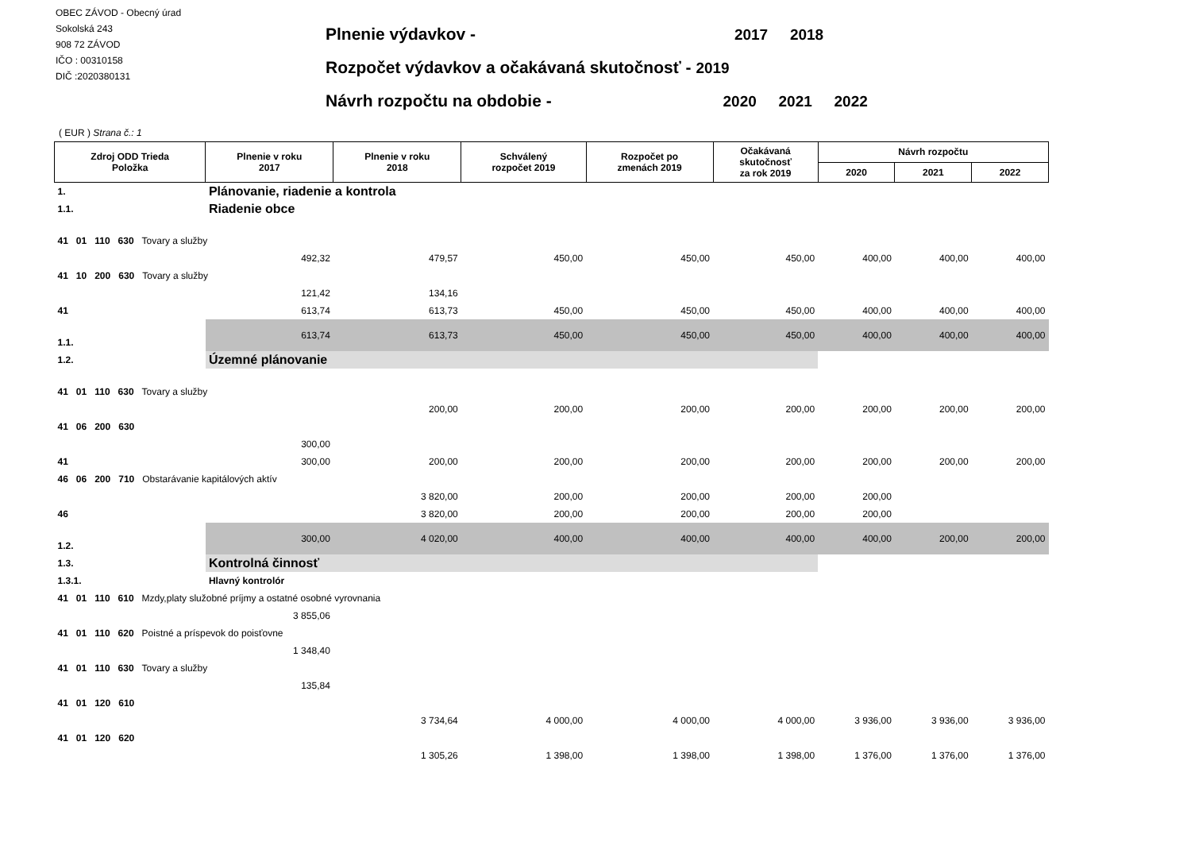OBEC ZÁVOD - Obecný úrad
Sokolská 243
908 72 ZÁVOD
IČO : 00310158
DIČ :2020380131
Plnenie výdavkov - 2017 2018
Rozpočet výdavkov a očakávaná skutočnosť - 2019
Návrh rozpočtu na obdobie - 2020 2021 2022
( EUR ) Strana č.: 1
| Zdroj ODD Trieda Položka | | Plnenie v roku 2017 | Plnenie v roku 2018 | Schválený rozpočet 2019 | Rozpočet po zmenách 2019 | Očakávaná skutočnosť za rok 2019 | Návrh rozpočtu | | |
| --- | --- | --- | --- | --- | --- | --- | --- | --- | --- |
| | | | | | | | 2020 | 2021 | 2022 |
| 1. | Plánovanie, riadenie a kontrola | | | | | | | | |
| 1.1. | Riadenie obce | | | | | | | | |
| 41 01 110 630 Tovary a služby | | | | | | | | | |
| | | 492,32 | 479,57 | 450,00 | 450,00 | 450,00 | 400,00 | 400,00 | 400,00 |
| 41 10 200 630 Tovary a služby | | | | | | | | | |
| | | 121,42 | 134,16 | | | | | | |
| 41 | | 613,74 | 613,73 | 450,00 | 450,00 | 450,00 | 400,00 | 400,00 | 400,00 |
| 1.1. | | 613,74 | 613,73 | 450,00 | 450,00 | 450,00 | 400,00 | 400,00 | 400,00 |
| 1.2. | Územné plánovanie | | | | | | | | |
| 41 01 110 630 Tovary a služby | | | | | | | | | |
| | | | 200,00 | 200,00 | 200,00 | 200,00 | 200,00 | 200,00 | 200,00 |
| 41 06 200 630 | | | | | | | | | |
| | | 300,00 | | | | | | | |
| 41 | | 300,00 | 200,00 | 200,00 | 200,00 | 200,00 | 200,00 | 200,00 | 200,00 |
| 46 06 200 710 Obstarávanie kapitálových aktív | | | | | | | | | |
| | | | 3 820,00 | 200,00 | 200,00 | 200,00 | 200,00 | | |
| 46 | | | 3 820,00 | 200,00 | 200,00 | 200,00 | 200,00 | | |
| 1.2. | | 300,00 | 4 020,00 | 400,00 | 400,00 | 400,00 | 400,00 | 200,00 | 200,00 |
| 1.3. | Kontrolná činnosť | | | | | | | | |
| 1.3.1. | Hlavný kontrolór | | | | | | | | |
| 41 01 110 610 Mzdy,platy služobné príjmy a ostatné osobné vyrovnania | | | | | | | | | |
| | | 3 855,06 | | | | | | | |
| 41 01 110 620 Poistné a príspevok do poisťovne | | | | | | | | | |
| | | 1 348,40 | | | | | | | |
| 41 01 110 630 Tovary a služby | | | | | | | | | |
| | | 135,84 | | | | | | | |
| 41 01 120 610 | | | | | | | | | |
| | | | 3 734,64 | 4 000,00 | 4 000,00 | 4 000,00 | 3 936,00 | 3 936,00 | 3 936,00 |
| 41 01 120 620 | | | | | | | | | |
| | | | 1 305,26 | 1 398,00 | 1 398,00 | 1 398,00 | 1 376,00 | 1 376,00 | 1 376,00 |